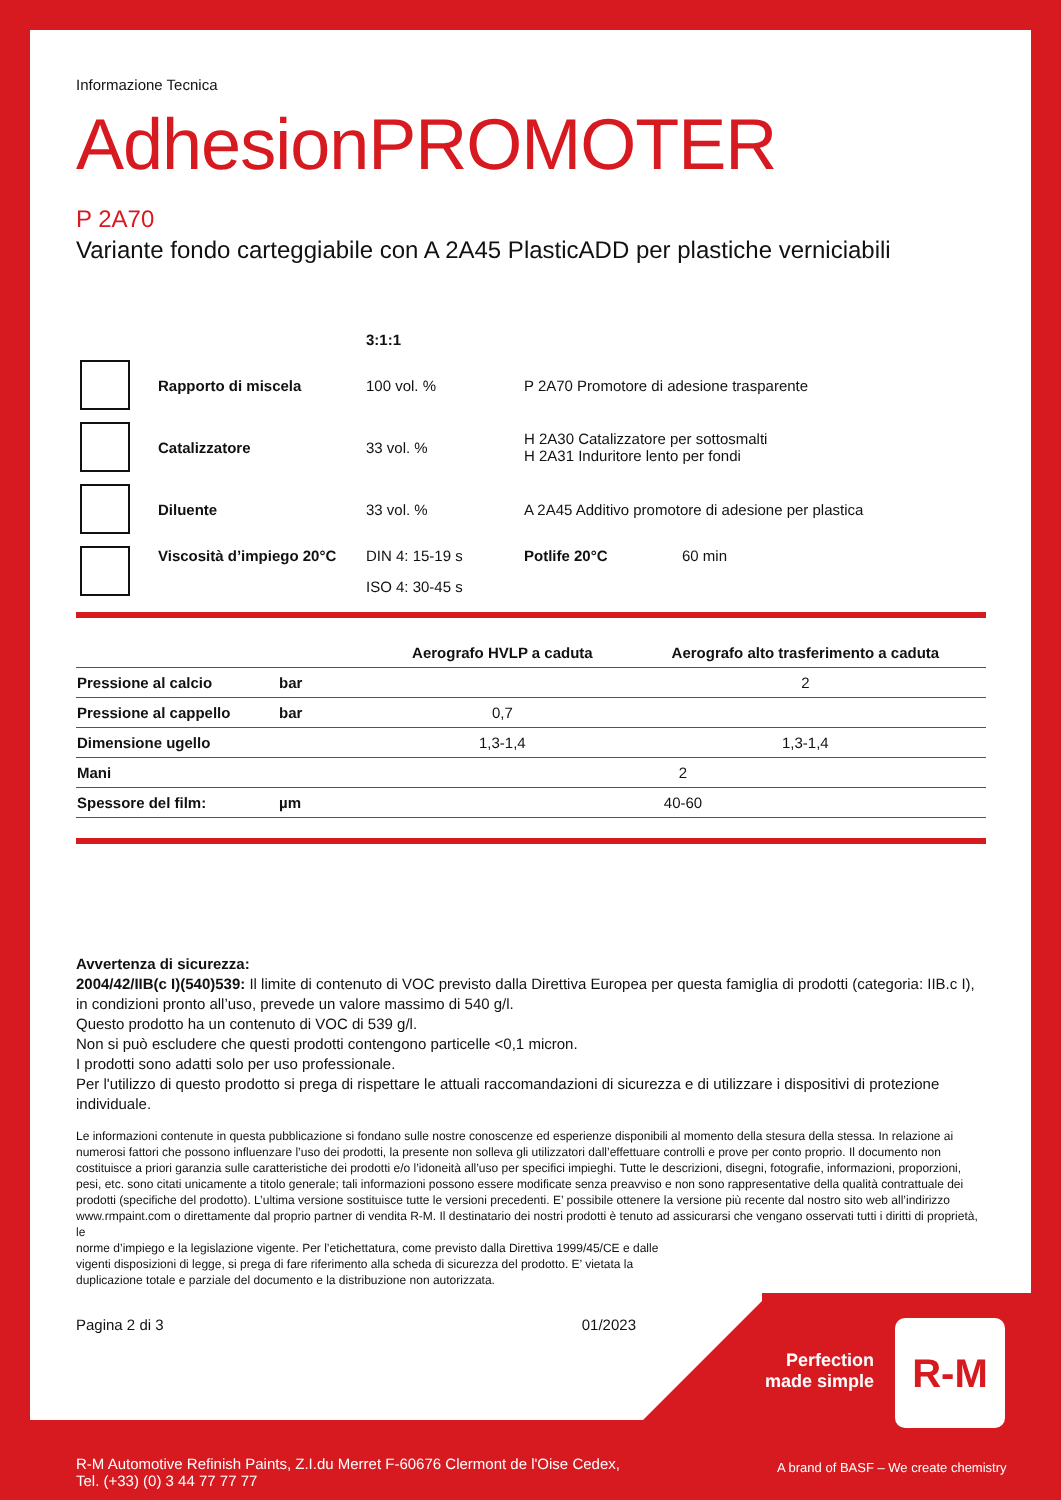Informazione Tecnica
AdhesionPROMOTER
P 2A70
Variante fondo carteggiabile con A 2A45 PlasticADD per plastiche verniciabili
| | | 3:1:1 | | |
| | Rapporto di miscela | 100 vol. % | P 2A70 Promotore di adesione trasparente | |
| | Catalizzatore | 33 vol. % | H 2A30 Catalizzatore per sottosmalti H 2A31 Induritore lento per fondi | |
| | Diluente | 33 vol. % | A 2A45 Additivo promotore di adesione per plastica | |
| | Viscosità d’impiego 20°C | DIN 4: 15-19 s | Potlife 20°C | 60 min |
| | | ISO 4: 30-45 s | | |
| | | Aerografo HVLP a caduta | Aerografo alto trasferimento a caduta |
| --- | --- | --- | --- |
| Pressione al calcio | bar | | 2 |
| Pressione al cappello | bar | 0,7 | |
| Dimensione ugello | | 1,3-1,4 | 1,3-1,4 |
| Mani | | 2 | |
| Spessore del film: | µm | 40-60 | |
Avvertenza di sicurezza:
2004/42/IIB(c I)(540)539: Il limite di contenuto di VOC previsto dalla Direttiva Europea per questa famiglia di prodotti (categoria: IIB.c I), in condizioni pronto all’uso, prevede un valore massimo di 540 g/l.
Questo prodotto ha un contenuto di VOC di 539 g/l.
Non si può escludere che questi prodotti contengono particelle <0,1 micron.
I prodotti sono adatti solo per uso professionale.
Per l'utilizzo di questo prodotto si prega di rispettare le attuali raccomandazioni di sicurezza e di utilizzare i dispositivi di protezione individuale.
Le informazioni contenute in questa pubblicazione si fondano sulle nostre conoscenze ed esperienze disponibili al momento della stesura della stessa. In relazione ai numerosi fattori che possono influenzare l’uso dei prodotti, la presente non solleva gli utilizzatori dall’effettuare controlli e prove per conto proprio. Il documento non costituisce a priori garanzia sulle caratteristiche dei prodotti e/o l’idoneità all’uso per specifici impieghi. Tutte le descrizioni, disegni, fotografie, informazioni, proporzioni, pesi, etc. sono citati unicamente a titolo generale; tali informazioni possono essere modificate senza preavviso e non sono rappresentative della qualità contrattuale dei prodotti (specifiche del prodotto). L’ultima versione sostituisce tutte le versioni precedenti. E’ possibile ottenere la versione più recente dal nostro sito web all’indirizzo www.rmpaint.com o direttamente dal proprio partner di vendita R-M. Il destinatario dei nostri prodotti è tenuto ad assicurarsi che vengano osservati tutti i diritti di proprietà, le
norme d’impiego e la legislazione vigente. Per l’etichettatura, come previsto dalla Direttiva 1999/45/CE e dalle
vigenti disposizioni di legge, si prega di fare riferimento alla scheda di sicurezza del prodotto. E’ vietata la
duplicazione totale e parziale del documento e la distribuzione non autorizzata.
Pagina 2 di 3 01/2023
Perfection made simple
R-M
R-M Automotive Refinish Paints, Z.I.du Merret F-60676 Clermont de l'Oise Cedex,
Tel. (+33) (0) 3 44 77 77 77
A brand of BASF – We create chemistry